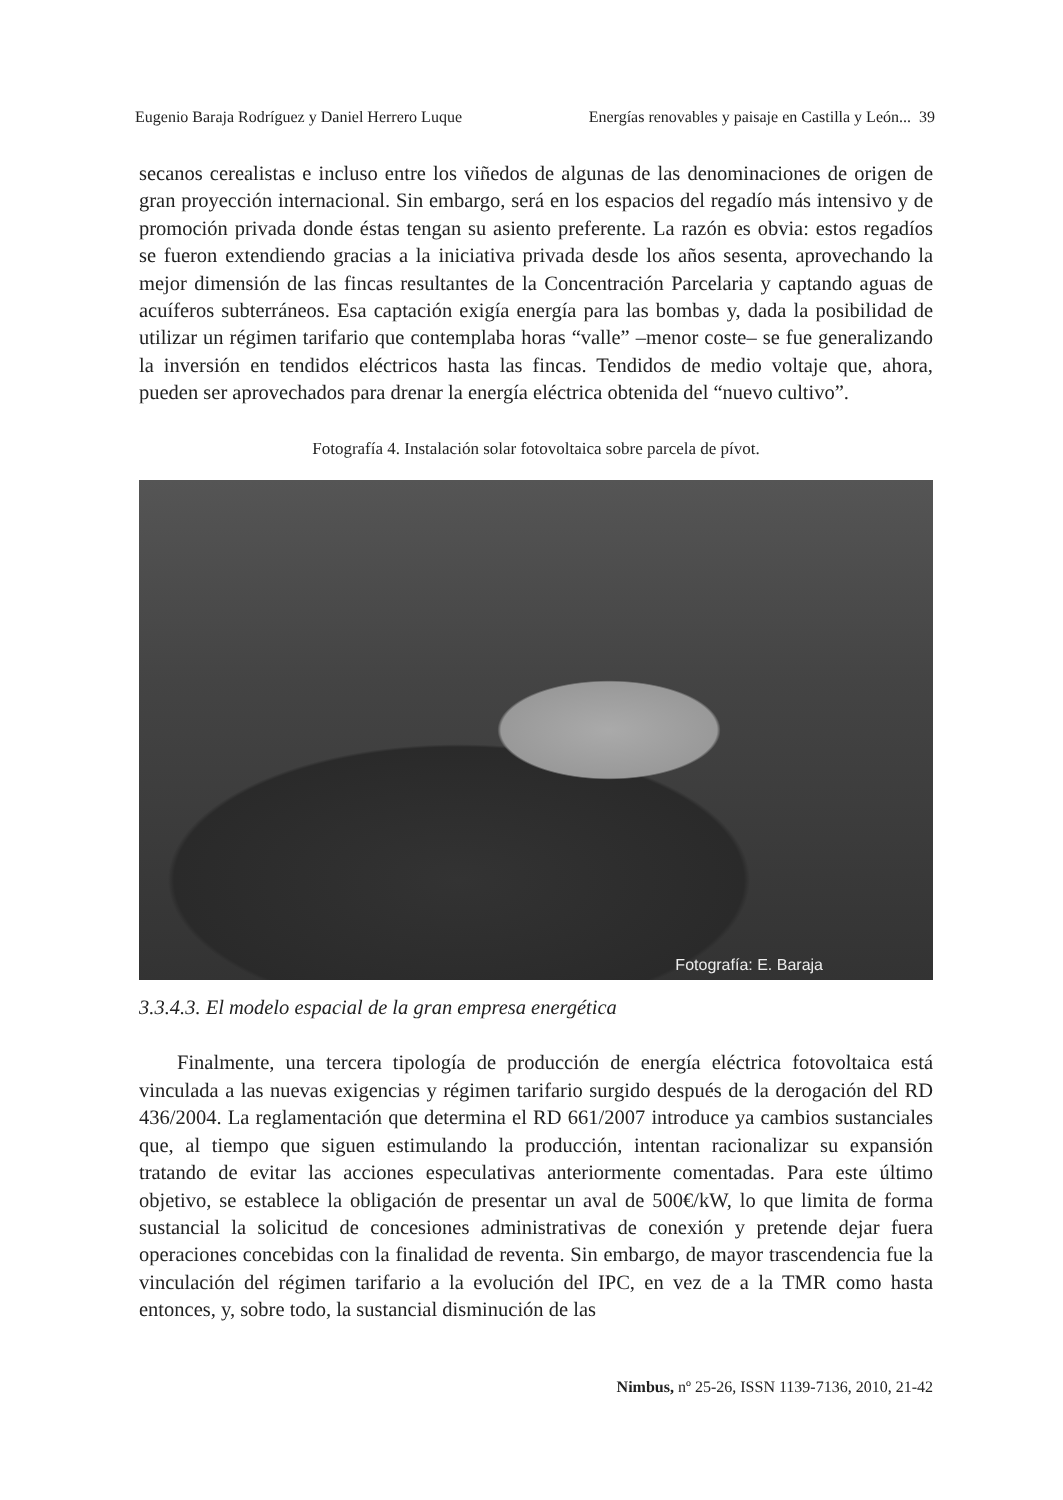Eugenio Baraja Rodríguez y Daniel Herrero Luque Energías renovables y paisaje en Castilla y León... 39
secanos cerealistas e incluso entre los viñedos de algunas de las denominaciones de origen de gran proyección internacional. Sin embargo, será en los espacios del regadío más intensivo y de promoción privada donde éstas tengan su asiento preferente. La razón es obvia: estos regadíos se fueron extendiendo gracias a la iniciativa privada desde los años sesenta, aprovechando la mejor dimensión de las fincas resultantes de la Concentración Parcelaria y captando aguas de acuíferos subterráneos. Esa captación exigía energía para las bombas y, dada la posibilidad de utilizar un régimen tarifario que contemplaba horas “valle” –menor coste– se fue generalizando la inversión en tendidos eléctricos hasta las fincas. Tendidos de medio voltaje que, ahora, pueden ser aprovechados para drenar la energía eléctrica obtenida del “nuevo cultivo”.
Fotografía 4. Instalación solar fotovoltaica sobre parcela de pívot.
Fotografía: E. Baraja
3.3.4.3. El modelo espacial de la gran empresa energética
Finalmente, una tercera tipología de producción de energía eléctrica fotovoltaica está vinculada a las nuevas exigencias y régimen tarifario surgido después de la derogación del RD 436/2004. La reglamentación que determina el RD 661/2007 introduce ya cambios sustanciales que, al tiempo que siguen estimulando la producción, intentan racionalizar su expansión tratando de evitar las acciones especulativas anteriormente comentadas. Para este último objetivo, se establece la obligación de presentar un aval de 500€/kW, lo que limita de forma sustancial la solicitud de concesiones administrativas de conexión y pretende dejar fuera operaciones concebidas con la finalidad de reventa. Sin embargo, de mayor trascendencia fue la vinculación del régimen tarifario a la evolución del IPC, en vez de a la TMR como hasta entonces, y, sobre todo, la sustancial disminución de las
Nimbus, nº 25-26, ISSN 1139-7136, 2010, 21-42